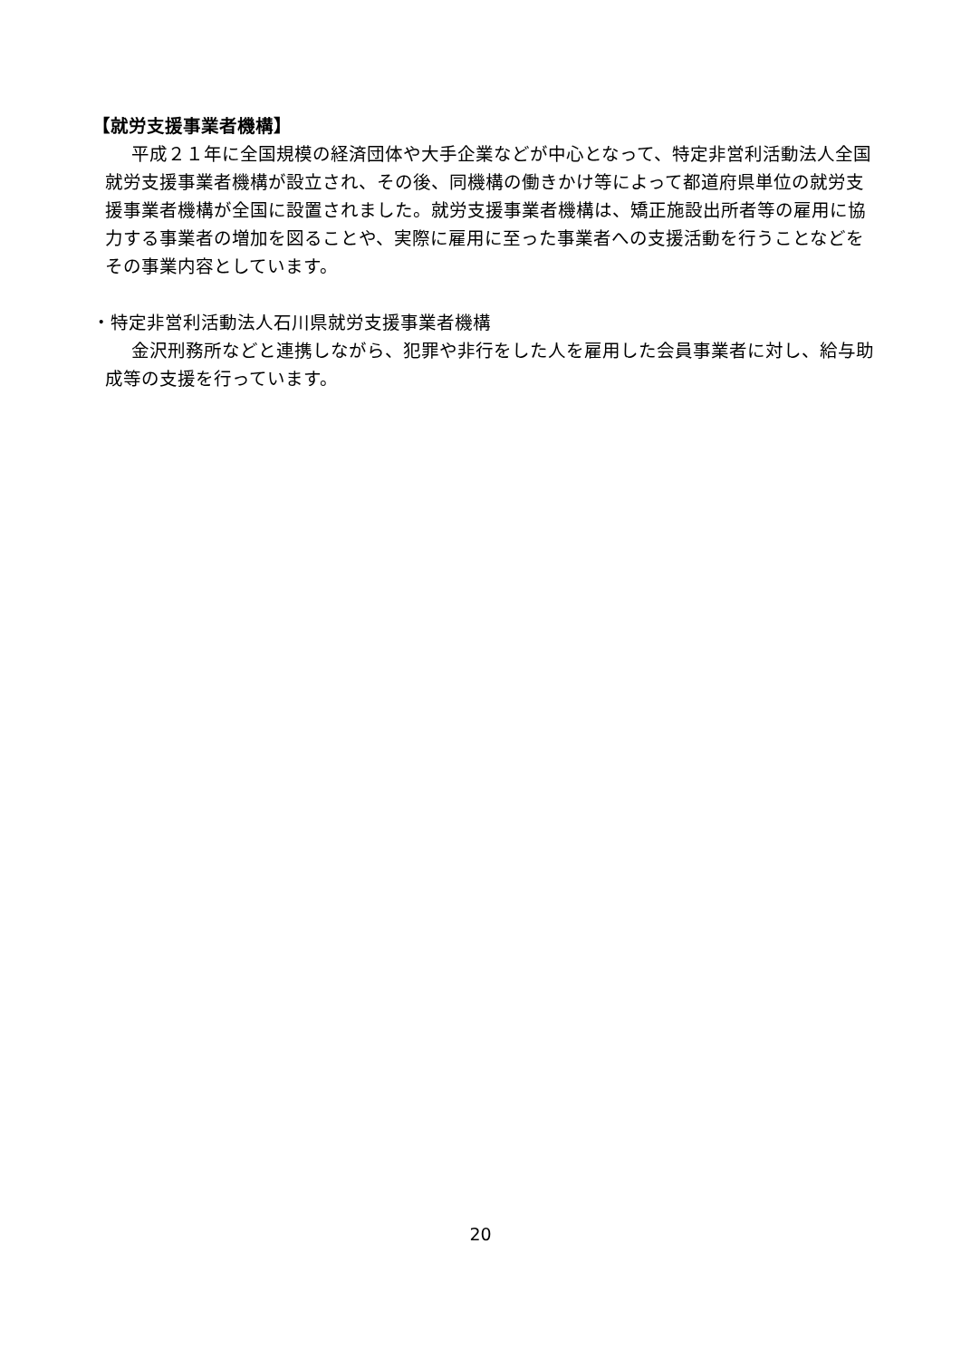【就労支援事業者機構】
平成２１年に全国規模の経済団体や大手企業などが中心となって、特定非営利活動法人全国就労支援事業者機構が設立され、その後、同機構の働きかけ等によって都道府県単位の就労支援事業者機構が全国に設置されました。就労支援事業者機構は、矯正施設出所者等の雇用に協力する事業者の増加を図ることや、実際に雇用に至った事業者への支援活動を行うことなどをその事業内容としています。
・特定非営利活動法人石川県就労支援事業者機構
金沢刑務所などと連携しながら、犯罪や非行をした人を雇用した会員事業者に対し、給与助成等の支援を行っています。
20